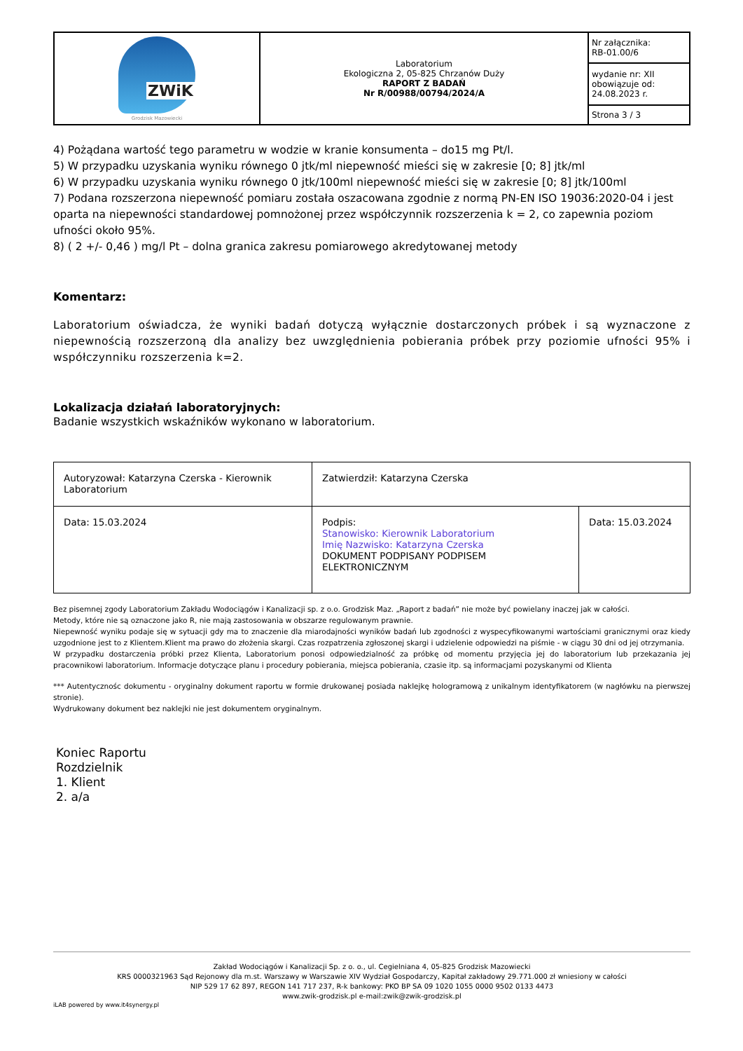| ZWiK Grodzisk Mazowiecki | Laboratorium Ekologiczna 2, 05-825 Chrzanów Duży RAPORT Z BADAŃ Nr R/00988/00794/2024/A | Nr załącznika: RB-01.00/6 |
| | | wydanie nr: XII obowiązuje od: 24.08.2023 r. |
| | | Strona 3 / 3 |
4) Pożądana wartość tego parametru w wodzie w kranie konsumenta – do15 mg Pt/l.
5) W przypadku uzyskania wyniku równego 0 jtk/ml niepewność mieści się w zakresie [0; 8] jtk/ml
6) W przypadku uzyskania wyniku równego 0 jtk/100ml niepewność mieści się w zakresie [0; 8] jtk/100ml
7) Podana rozszerzona niepewność pomiaru została oszacowana zgodnie z normą PN-EN ISO 19036:2020-04 i jest oparta na niepewności standardowej pomnożonej przez współczynnik rozszerzenia k = 2, co zapewnia poziom ufności około 95%.
8) ( 2 +/- 0,46 ) mg/l Pt – dolna granica zakresu pomiarowego akredytowanej metody
Komentarz:
Laboratorium oświadcza, że wyniki badań dotyczą wyłącznie dostarczonych próbek i są wyznaczone z niepewnością rozszerzoną dla analizy bez uwzględnienia pobierania próbek przy poziomie ufności 95% i współczynniku rozszerzenia k=2.
Lokalizacja działań laboratoryjnych:
Badanie wszystkich wskaźników wykonano w laboratorium.
| Autoryzował: Katarzyna Czerska - Kierownik Laboratorium | Zatwierdził: Katarzyna Czerska | |
| Data: 15.03.2024 | Podpis: Stanowisko: Kierownik Laboratorium Imię Nazwisko: Katarzyna Czerska DOKUMENT PODPISANY PODPISEM ELEKTRONICZNYM | Data: 15.03.2024 |
Bez pisemnej zgody Laboratorium Zakładu Wodociągów i Kanalizacji sp. z o.o. Grodzisk Maz. „Raport z badań” nie może być powielany inaczej jak w całości.
Metody, które nie są oznaczone jako R, nie mają zastosowania w obszarze regulowanym prawnie.
Niepewność wyniku podaje się w sytuacji gdy ma to znaczenie dla miarodajności wyników badań lub zgodności z wyspecyfikowanymi wartościami granicznymi oraz kiedy uzgodnione jest to z Klientem.Klient ma prawo do złożenia skargi. Czas rozpatrzenia zgłoszonej skargi i udzielenie odpowiedzi na piśmie - w ciągu 30 dni od jej otrzymania.
W przypadku dostarczenia próbki przez Klienta, Laboratorium ponosi odpowiedzialność za próbkę od momentu przyjęcia jej do laboratorium lub przekazania jej pracownikowi laboratorium. Informacje dotyczące planu i procedury pobierania, miejsca pobierania, czasie itp. są informacjami pozyskanymi od Klienta
*** Autentycznośc dokumentu - oryginalny dokument raportu w formie drukowanej posiada naklejkę hologramową z unikalnym identyfikatorem (w nagłówku na pierwszej stronie).
Wydrukowany dokument bez naklejki nie jest dokumentem oryginalnym.
Koniec Raportu
Rozdzielnik
1. Klient
2. a/a
Zakład Wodociągów i Kanalizacji Sp. z o. o., ul. Cegielniana 4, 05-825 Grodzisk Mazowiecki
KRS 0000321963 Sąd Rejonowy dla m.st. Warszawy w Warszawie XIV Wydział Gospodarczy, Kapitał zakładowy 29.771.000 zł wniesiony w całości
NIP 529 17 62 897, REGON 141 717 237, R-k bankowy: PKO BP SA 09 1020 1055 0000 9502 0133 4473
www.zwik-grodzisk.pl e-mail:zwik@zwik-grodzisk.pl
iLAB powered by www.it4synergy.pl